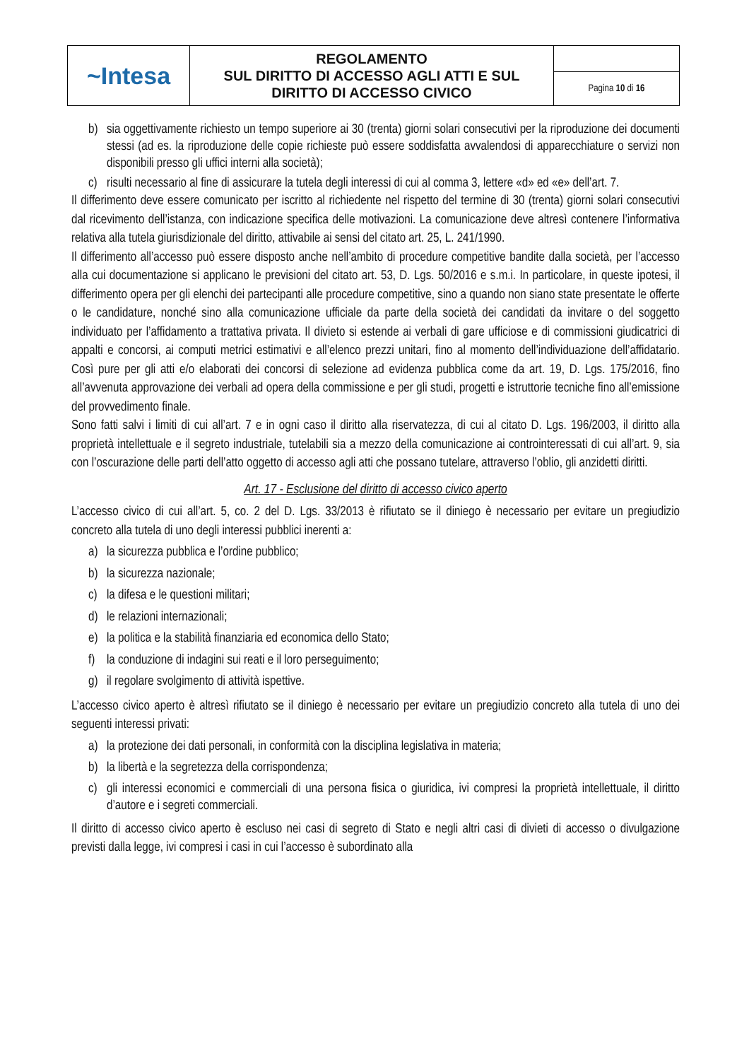| ~Intesa | REGOLAMENTO SUL DIRITTO DI ACCESSO AGLI ATTI E SUL DIRITTO DI ACCESSO CIVICO | |
| | | Pagina 10 di 16 |
b) sia oggettivamente richiesto un tempo superiore ai 30 (trenta) giorni solari consecutivi per la riproduzione dei documenti stessi (ad es. la riproduzione delle copie richieste può essere soddisfatta avvalendosi di apparecchiature o servizi non disponibili presso gli uffici interni alla società);
c) risulti necessario al fine di assicurare la tutela degli interessi di cui al comma 3, lettere «d» ed «e» dell’art. 7.
Il differimento deve essere comunicato per iscritto al richiedente nel rispetto del termine di 30 (trenta) giorni solari consecutivi dal ricevimento dell’istanza, con indicazione specifica delle motivazioni. La comunicazione deve altresì contenere l’informativa relativa alla tutela giurisdizionale del diritto, attivabile ai sensi del citato art. 25, L. 241/1990.
Il differimento all’accesso può essere disposto anche nell’ambito di procedure competitive bandite dalla società, per l’accesso alla cui documentazione si applicano le previsioni del citato art. 53, D. Lgs. 50/2016 e s.m.i. In particolare, in queste ipotesi, il differimento opera per gli elenchi dei partecipanti alle procedure competitive, sino a quando non siano state presentate le offerte o le candidature, nonché sino alla comunicazione ufficiale da parte della società dei candidati da invitare o del soggetto individuato per l’affidamento a trattativa privata. Il divieto si estende ai verbali di gare ufficiose e di commissioni giudicatrici di appalti e concorsi, ai computi metrici estimativi e all’elenco prezzi unitari, fino al momento dell’individuazione dell’affidatario. Così pure per gli atti e/o elaborati dei concorsi di selezione ad evidenza pubblica come da art. 19, D. Lgs. 175/2016, fino all’avvenuta approvazione dei verbali ad opera della commissione e per gli studi, progetti e istruttorie tecniche fino all’emissione del provvedimento finale.
Sono fatti salvi i limiti di cui all’art. 7 e in ogni caso il diritto alla riservatezza, di cui al citato D. Lgs. 196/2003, il diritto alla proprietà intellettuale e il segreto industriale, tutelabili sia a mezzo della comunicazione ai controinteressati di cui all’art. 9, sia con l’oscurazione delle parti dell’atto oggetto di accesso agli atti che possano tutelare, attraverso l’oblio, gli anzidetti diritti.
Art. 17 - Esclusione del diritto di accesso civico aperto
L’accesso civico di cui all’art. 5, co. 2 del D. Lgs. 33/2013 è rifiutato se il diniego è necessario per evitare un pregiudizio concreto alla tutela di uno degli interessi pubblici inerenti a:
a) la sicurezza pubblica e l’ordine pubblico;
b) la sicurezza nazionale;
c) la difesa e le questioni militari;
d) le relazioni internazionali;
e) la politica e la stabilità finanziaria ed economica dello Stato;
f) la conduzione di indagini sui reati e il loro perseguimento;
g) il regolare svolgimento di attività ispettive.
L’accesso civico aperto è altresì rifiutato se il diniego è necessario per evitare un pregiudizio concreto alla tutela di uno dei seguenti interessi privati:
a) la protezione dei dati personali, in conformità con la disciplina legislativa in materia;
b) la libertà e la segretezza della corrispondenza;
c) gli interessi economici e commerciali di una persona fisica o giuridica, ivi compresi la proprietà intellettuale, il diritto d’autore e i segreti commerciali.
Il diritto di accesso civico aperto è escluso nei casi di segreto di Stato e negli altri casi di divieti di accesso o divulgazione previsti dalla legge, ivi compresi i casi in cui l’accesso è subordinato alla